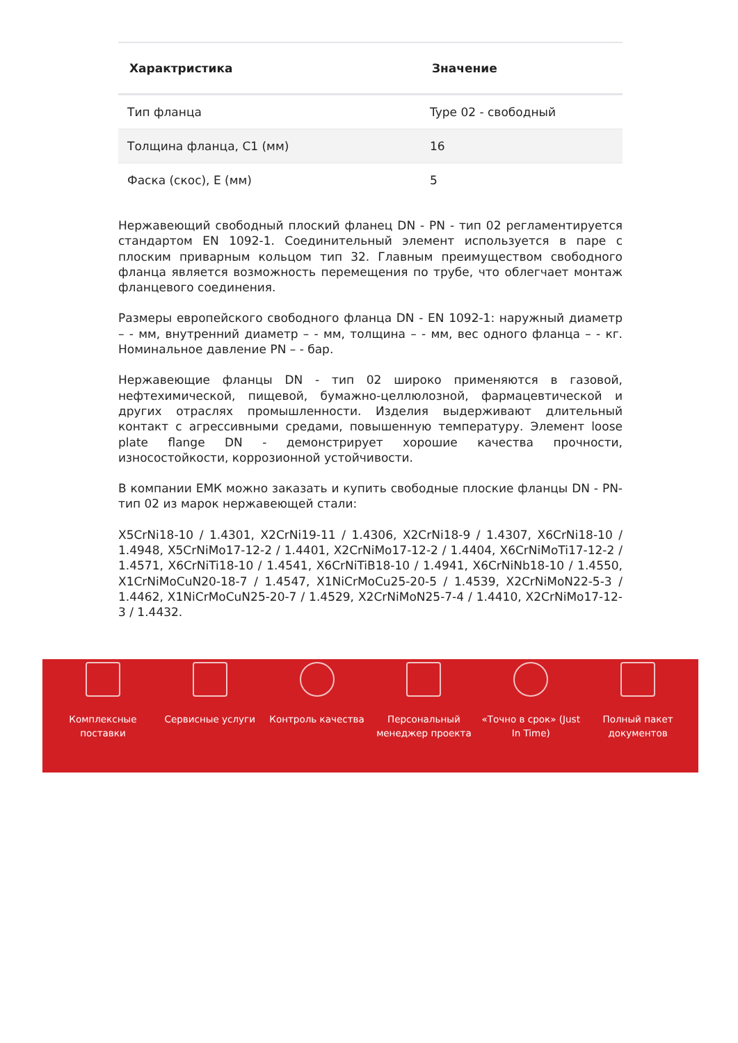| Характристика | Значение |
| --- | --- |
| Тип фланца | Type 02 - свободный |
| Толщина фланца, C1 (мм) | 16 |
| Фаска (скос), E (мм) | 5 |
Нержавеющий свободный плоский фланец DN - PN - тип 02 регламентируется стандартом EN 1092-1. Соединительный элемент используется в паре с плоским приварным кольцом тип 32. Главным преимуществом свободного фланца является возможность перемещения по трубе, что облегчает монтаж фланцевого соединения.
Размеры европейского свободного фланца DN - EN 1092-1: наружный диаметр – - мм, внутренний диаметр – - мм, толщина – - мм, вес одного фланца – - кг. Номинальное давление PN – - бар.
Нержавеющие фланцы DN - тип 02 широко применяются в газовой, нефтехимической, пищевой, бумажно-целлюлозной, фармацевтической и других отраслях промышленности. Изделия выдерживают длительный контакт с агрессивными средами, повышенную температуру. Элемент loose plate flange DN - демонстрирует хорошие качества прочности, износостойкости, коррозионной устойчивости.
В компании ЕМК можно заказать и купить свободные плоские фланцы DN - PN- тип 02 из марок нержавеющей стали:
X5CrNi18-10 / 1.4301, X2CrNi19-11 / 1.4306, X2CrNi18-9 / 1.4307, X6CrNi18-10 / 1.4948, X5CrNiMo17-12-2 / 1.4401, X2CrNiMo17-12-2 / 1.4404, X6CrNiMoTi17-12-2 / 1.4571, X6CrNiTi18-10 / 1.4541, X6CrNiTiB18-10 / 1.4941, X6CrNiNb18-10 / 1.4550, X1CrNiMoCuN20-18-7 / 1.4547, X1NiCrMoCu25-20-5 / 1.4539, X2CrNiMoN22-5-3 / 1.4462, X1NiCrMoCuN25-20-7 / 1.4529, X2CrNiMoN25-7-4 / 1.4410, X2CrNiMo17-12-3 / 1.4432.
Комплексные
поставки
Сервисные услуги Контроль качества Персональный
менеджер проекта
«Точно в срок» (Just
In Time)
Полный пакет
документов